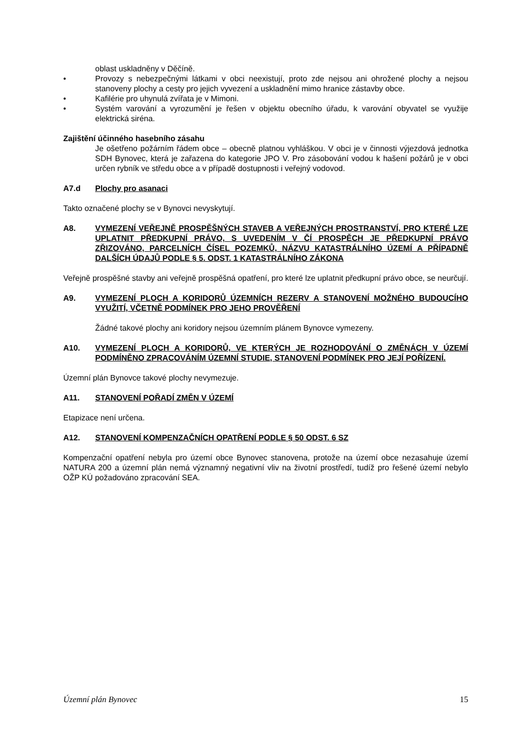oblast uskladněny v Děčíně.
• Provozy s nebezpečnými látkami v obci neexistují, proto zde nejsou ani ohrožené plochy a nejsou stanoveny plochy a cesty pro jejich vyvezení a uskladnění mimo hranice zástavby obce.
• Kafilérie pro uhynulá zvířata je v Mimoni.
• Systém varování a vyrozumění je řešen v objektu obecního úřadu, k varování obyvatel se využije elektrická siréna.
Zajištění účinného hasebního zásahu
Je ošetřeno požárním řádem obce – obecně platnou vyhláškou. V obci je v činnosti výjezdová jednotka SDH Bynovec, která je zařazena do kategorie JPO V. Pro zásobování vodou k hašení požárů je v obci určen rybník ve středu obce a v případě dostupnosti i veřejný vodovod.
A7.d Plochy pro asanaci
Takto označené plochy se v Bynovci nevyskytují.
A8. VYMEZENÍ VEŘEJNĚ PROSPĚŠNÝCH STAVEB A VEŘEJNÝCH PROSTRANSTVÍ, PRO KTERÉ LZE UPLATNIT PŘEDKUPNÍ PRÁVO, S UVEDENÍM V ČÍ PROSPĚCH JE PŘEDKUPNÍ PRÁVO ZŘIZOVÁNO, PARCELNÍCH ČÍSEL POZEMKŮ, NÁZVU KATASTRÁLNÍHO ÚZEMÍ A PŘÍPADNĚ DALŠÍCH ÚDAJŮ PODLE § 5. ODST. 1 KATASTRÁLNÍHO ZÁKONA
Veřejně prospěšné stavby ani veřejně prospěšná opatření, pro které lze uplatnit předkupní právo obce, se neurčují.
A9. VYMEZENÍ PLOCH A KORIDORŮ ÚZEMNÍCH REZERV A STANOVENÍ MOŽNÉHO BUDOUCÍHO VYUŽITÍ, VČETNĚ PODMÍNEK PRO JEHO PROVĚŘENÍ
Žádné takové plochy ani koridory nejsou územním plánem Bynovce vymezeny.
A10. VYMEZENÍ PLOCH A KORIDORŮ, VE KTERÝCH JE ROZHODOVÁNÍ O ZMĚNÁCH V ÚZEMÍ PODMÍNĚNO ZPRACOVÁNÍM ÚZEMNÍ STUDIE, STANOVENÍ PODMÍNEK PRO JEJÍ POŘÍZENÍ.
Územní plán Bynovce takové plochy nevymezuje.
A11. STANOVENÍ POŘADÍ ZMĚN V ÚZEMÍ
Etapizace není určena.
A12. STANOVENÍ KOMPENZAČNÍCH OPATŘENÍ PODLE § 50 ODST. 6 SZ
Kompenzační opatření nebyla pro území obce Bynovec stanovena, protože na území obce nezasahuje území NATURA 200 a územní plán nemá významný negativní vliv na životní prostředí, tudíž pro řešené území nebylo OŽP KÚ požadováno zpracování SEA.
Územní plán Bynovec 15